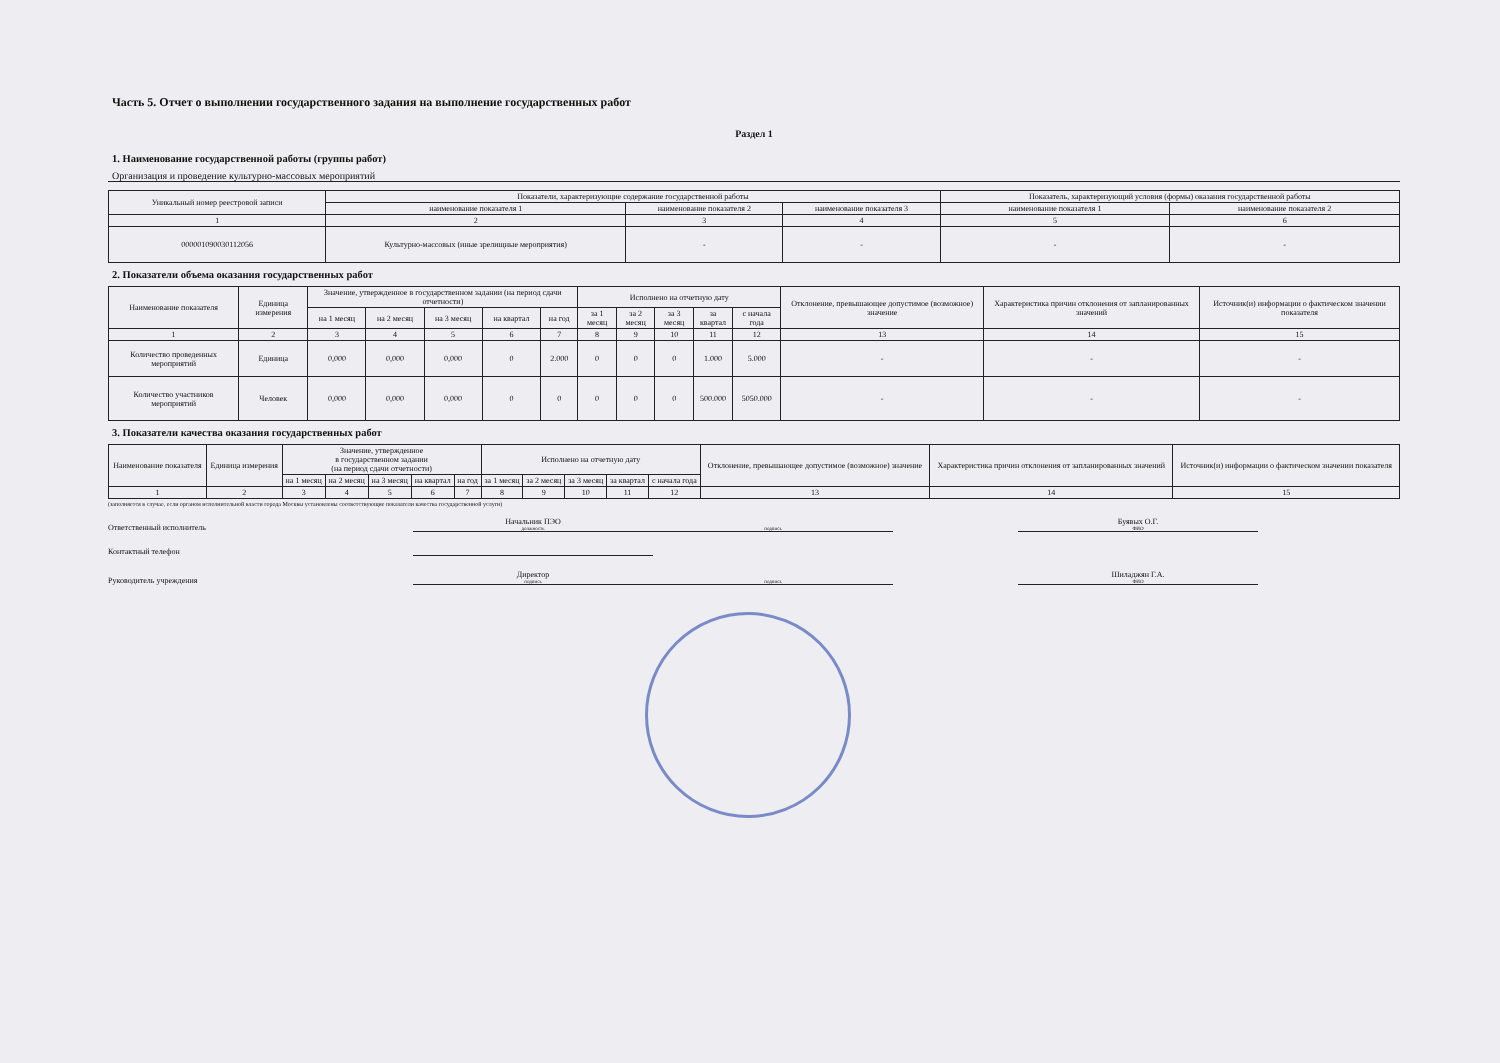Часть 5. Отчет о выполнении государственного задания на выполнение государственных работ
Раздел 1
1. Наименование государственной работы (группы работ)
Организация и проведение культурно-массовых мероприятий
| Уникальный номер реестровой записи | Показатели, характеризующие содержание государственной работы | | | Показатель, характеризующий условия (формы) оказания государственной работы | |
| --- | --- | --- | --- | --- | --- |
| | наименование показателя 1 | наименование показателя 2 | наименование показателя 3 | наименование показателя 1 | наименование показателя 2 |
| 1 | 2 | 3 | 4 | 5 | 6 |
| 000001090030112056 | Культурно-массовых (иные зрелищные мероприятия) | - | - | - | - |
2. Показатели объема оказания государственных работ
| Наименование показателя | Единица измерения | Значение, утвержденное в государственном задании (на период сдачи отчетности) | | | | | Исполнено на отчетную дату | | | | | Отклонение, превышающее допустимое (возможное) значение | Характеристика причин отклонения от запланированных значений | Источник(и) информации о фактическом значении показателя |
| --- | --- | --- | --- | --- | --- | --- | --- | --- | --- | --- | --- | --- | --- | --- |
| | | на 1 месяц | на 2 месяц | на 3 месяц | на квартал | на год | за 1 месяц | за 2 месяц | за 3 месяц | за квартал | с начала года | | | |
| 1 | 2 | 3 | 4 | 5 | 6 | 7 | 8 | 9 | 10 | 11 | 12 | 13 | 14 | 15 |
| Количество проведенных мероприятий | Единица | 0,000 | 0,000 | 0,000 | 0 | 2.000 | 0 | 0 | 0 | 1.000 | 5.000 | - | - | - |
| Количество участников мероприятий | Человек | 0,000 | 0,000 | 0,000 | 0 | 0 | 0 | 0 | 0 | 500.000 | 5050.000 | - | - | - |
3. Показатели качества оказания государственных работ
| Наименование показателя | Единица измерения | Значение, утвержденное в государственном задании (на период сдачи отчетности) | | | | | Исполнено на отчетную дату | | | | | Отклонение, превышающее допустимое (возможное) значение | Характеристика причин отклонения от запланированных значений | Источник(и) информации о фактическом значении показателя |
| --- | --- | --- | --- | --- | --- | --- | --- | --- | --- | --- | --- | --- | --- | --- |
| | | на 1 месяц | на 2 месяц | на 3 месяц | на квартал | на год | за 1 месяц | за 2 месяц | за 3 месяц | за квартал | с начала года | | | |
| 1 | 2 | 3 | 4 | 5 | 6 | 7 | 8 | 9 | 10 | 11 | 12 | 13 | 14 | 15 |
(заполняется в случае, если органом исполнительной власти города Москвы установлены соответствующие показатели качества государственной услуги)
Ответственный исполнитель
Начальник ПЭО
должность
подпись
Буявых О.Г.
ФИО
Контактный телефон
Руководитель учреждения
Директор
подпись
подпись
Шиладжян Г.А.
ФИО